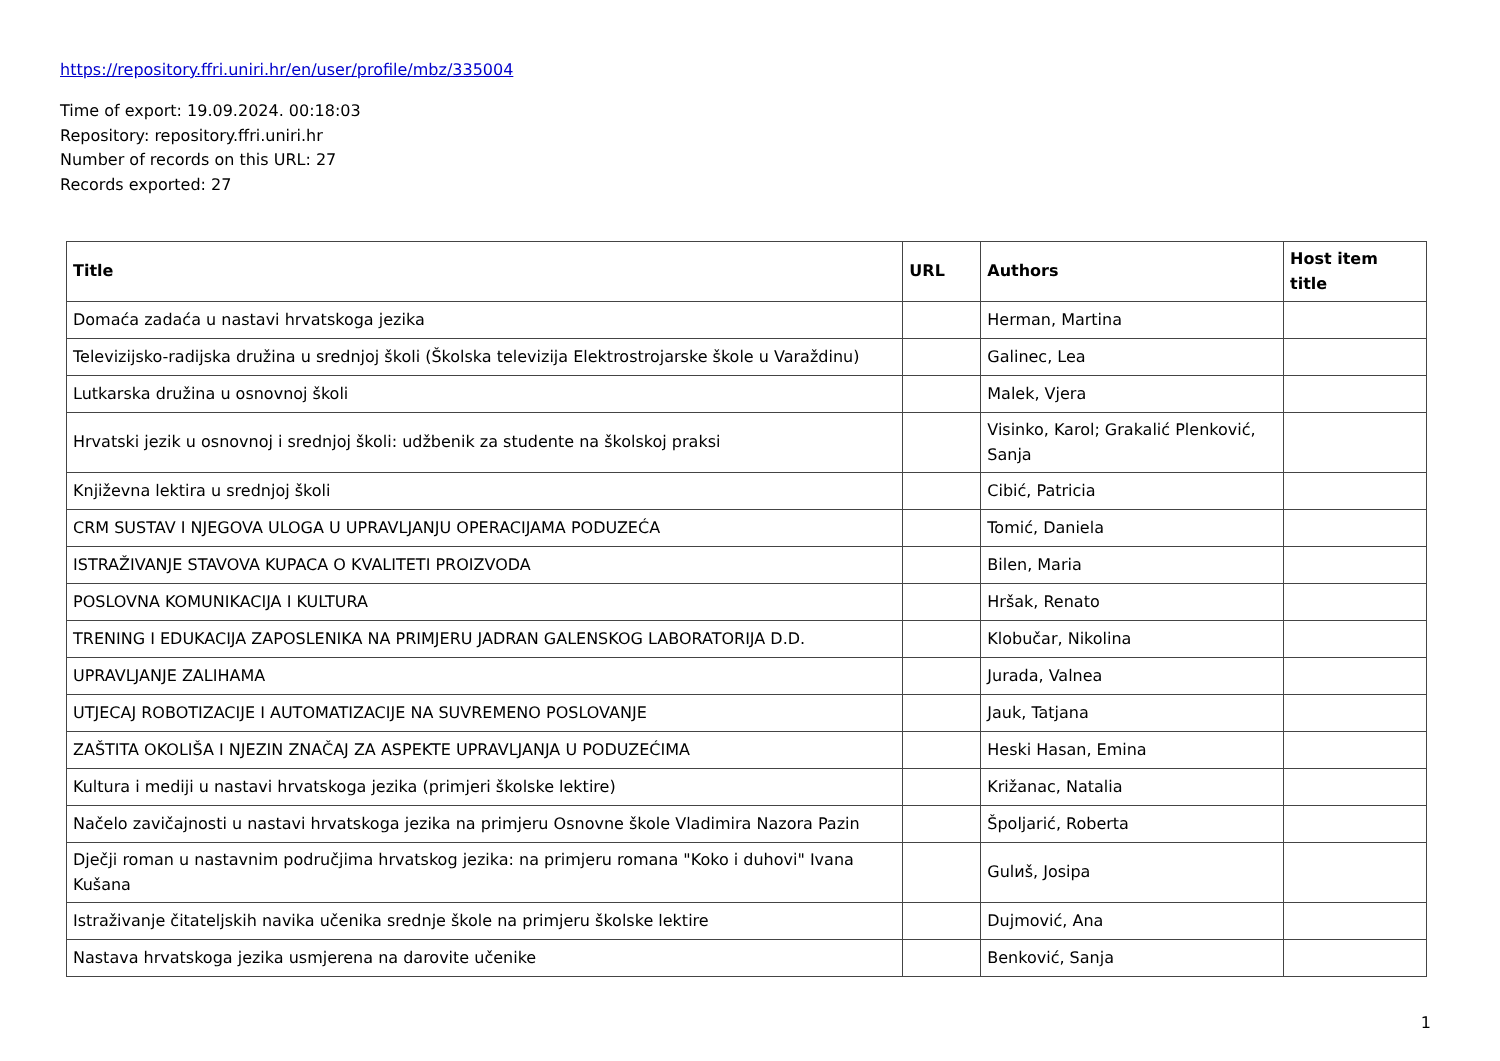https://repository.ffri.uniri.hr/en/user/profile/mbz/335004
Time of export: 19.09.2024. 00:18:03
Repository: repository.ffri.uniri.hr
Number of records on this URL: 27
Records exported: 27
| Title | URL | Authors | Host item title |
| --- | --- | --- | --- |
| Domaća zadaća u nastavi hrvatskoga jezika | | Herman, Martina | |
| Televizijsko-radijska družina u srednjoj školi (Školska televizija Elektrostrojarske škole u Varaždinu) | | Galinec, Lea | |
| Lutkarska družina u osnovnoj školi | | Malek, Vjera | |
| Hrvatski jezik u osnovnoj i srednjoj školi: udžbenik za studente na školskoj praksi | | Visinko, Karol; Grakalić Plenković, Sanja | |
| Književna lektira u srednjoj školi | | Cibić, Patricia | |
| CRM SUSTAV I NJEGOVA ULOGA U UPRAVLJANJU OPERACIJAMA PODUZEĆA | | Tomić, Daniela | |
| ISTRAŽIVANJE STAVOVA KUPACA O KVALITETI PROIZVODA | | Bilen, Maria | |
| POSLOVNA KOMUNIKACIJA I KULTURA | | Hršak, Renato | |
| TRENING I EDUKACIJA ZAPOSLENIKA NA PRIMJERU JADRAN GALENSKOG LABORATORIJA D.D. | | Klobučar, Nikolina | |
| UPRAVLJANJE ZALIHAMA | | Jurada, Valnea | |
| UTJECAJ ROBOTIZACIJE I AUTOMATIZACIJE NA SUVREMENO POSLOVANJE | | Jauk, Tatjana | |
| ZAŠTITA OKOLIŠA I NJEZIN ZNAČAJ ZA ASPEKTE UPRAVLJANJA U PODUZEĆIMA | | Heski Hasan, Emina | |
| Kultura i mediji u nastavi hrvatskoga jezika (primjeri školske lektire) | | Križanac, Natalia | |
| Načelo zavičajnosti u nastavi hrvatskoga jezika na primjeru Osnovne škole Vladimira Nazora Pazin | | Špoljarić, Roberta | |
| Dječji roman u nastavnim područjima hrvatskog jezika: na primjeru romana "Koko i duhovi" Ivana Kušana | | Gulиš, Josipa | |
| Istraživanje čitateljskih navika učenika srednje škole na primjeru školske lektire | | Dujmović, Ana | |
| Nastava hrvatskoga jezika usmjerena na darovite učenike | | Benković, Sanja | |
1